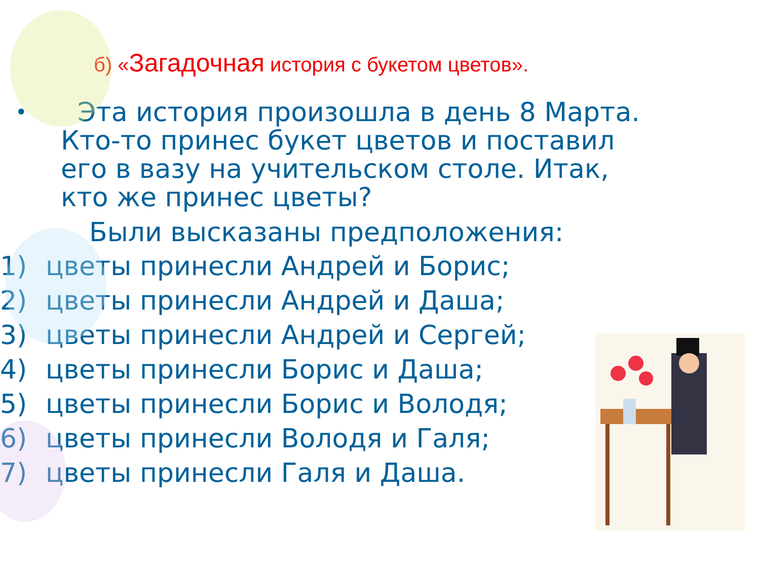б) «Загадочная история с букетом цветов».
•
Эта история произошла в день 8 Марта. Кто-то принес букет цветов и поставил его в вазу на учительском столе. Итак, кто же принес цветы?
Были высказаны предположения:
1) цветы принесли Андрей и Борис;
2) цветы принесли Андрей и Даша;
3) цветы принесли Андрей и Сергей;
4) цветы принесли Борис и Даша;
5) цветы принесли Борис и Володя;
6) цветы принесли Володя и Галя;
7) цветы принесли Галя и Даша.